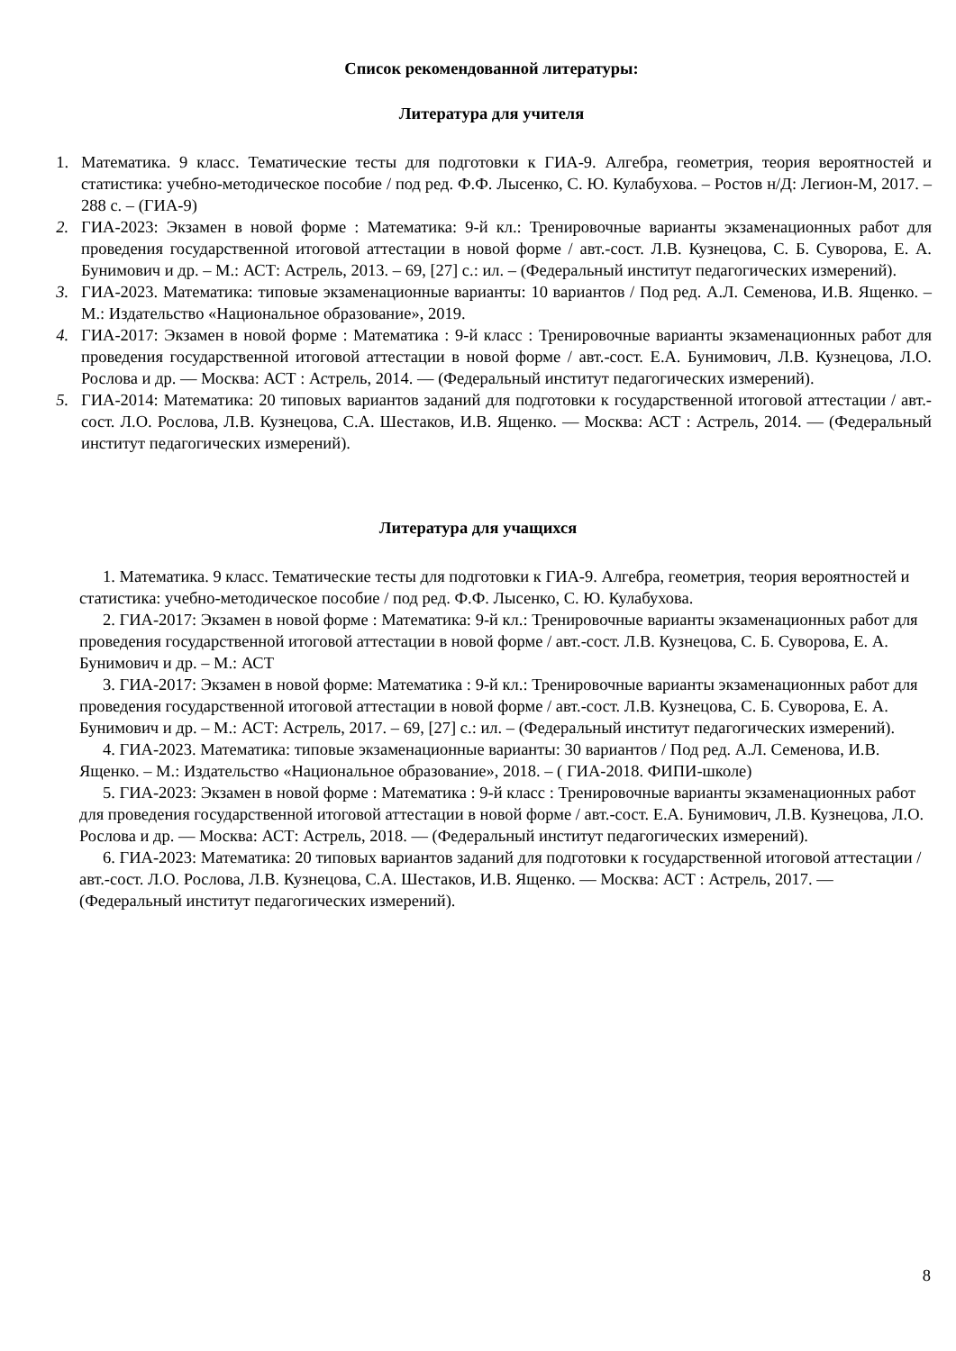Список рекомендованной литературы:
Литература для учителя
1. Математика. 9 класс. Тематические тесты для подготовки к ГИА-9. Алгебра, геометрия, теория вероятностей и статистика: учебно-методическое пособие / под ред. Ф.Ф. Лысенко, С. Ю. Кулабухова. – Ростов н/Д: Легион-М, 2017. – 288 с. – (ГИА-9)
2. ГИА-2023: Экзамен в новой форме : Математика: 9-й кл.: Тренировочные варианты экзаменационных работ для проведения государственной итоговой аттестации в новой форме / авт.-сост. Л.В. Кузнецова, С. Б. Суворова, Е. А. Бунимович и др. – М.: АСТ: Астрель, 2013. – 69, [27] с.: ил. – (Федеральный институт педагогических измерений).
3. ГИА-2023. Математика: типовые экзаменационные варианты: 10 вариантов / Под ред. А.Л. Семенова, И.В. Ященко. – М.: Издательство «Национальное образование», 2019.
4. ГИА-2017: Экзамен в новой форме : Математика : 9-й класс : Тренировочные варианты экзаменационных работ для проведения государственной итоговой аттестации в новой форме / авт.-сост. Е.А. Бунимович, Л.В. Кузнецова, Л.О. Рослова и др. — Москва: АСТ : Астрель, 2014. — (Федеральный институт педагогических измерений).
5. ГИА-2014: Математика: 20 типовых вариантов заданий для подготовки к государственной итоговой аттестации / авт.-сост. Л.О. Рослова, Л.В. Кузнецова, С.А. Шестаков, И.В. Ященко. — Москва: АСТ : Астрель, 2014. — (Федеральный институт педагогических измерений).
Литература для учащихся
1. Математика. 9 класс. Тематические тесты для подготовки к ГИА-9. Алгебра, геометрия, теория вероятностей и статистика: учебно-методическое пособие / под ред. Ф.Ф. Лысенко, С. Ю. Кулабухова.
2. ГИА-2017: Экзамен в новой форме : Математика: 9-й кл.: Тренировочные варианты экзаменационных работ для проведения государственной итоговой аттестации в новой форме / авт.-сост. Л.В. Кузнецова, С. Б. Суворова, Е. А. Бунимович и др. – М.: АСТ
3. ГИА-2017: Экзамен в новой форме: Математика : 9-й кл.: Тренировочные варианты экзаменационных работ для проведения государственной итоговой аттестации в новой форме / авт.-сост. Л.В. Кузнецова, С. Б. Суворова, Е. А. Бунимович и др. – М.: АСТ: Астрель, 2017. – 69, [27] с.: ил. – (Федеральный институт педагогических измерений).
4. ГИА-2023. Математика: типовые экзаменационные варианты: 30 вариантов / Под ред. А.Л. Семенова, И.В. Ященко. – М.: Издательство «Национальное образование», 2018. – ( ГИА-2018. ФИПИ-школе)
5. ГИА-2023: Экзамен в новой форме : Математика : 9-й класс : Тренировочные варианты экзаменационных работ для проведения государственной итоговой аттестации в новой форме / авт.-сост. Е.А. Бунимович, Л.В. Кузнецова, Л.О. Рослова и др. — Москва: АСТ: Астрель, 2018. — (Федеральный институт педагогических измерений).
6. ГИА-2023: Математика: 20 типовых вариантов заданий для подготовки к государственной итоговой аттестации / авт.-сост. Л.О. Рослова, Л.В. Кузнецова, С.А. Шестаков, И.В. Ященко. — Москва: АСТ : Астрель, 2017. — (Федеральный институт педагогических измерений).
8